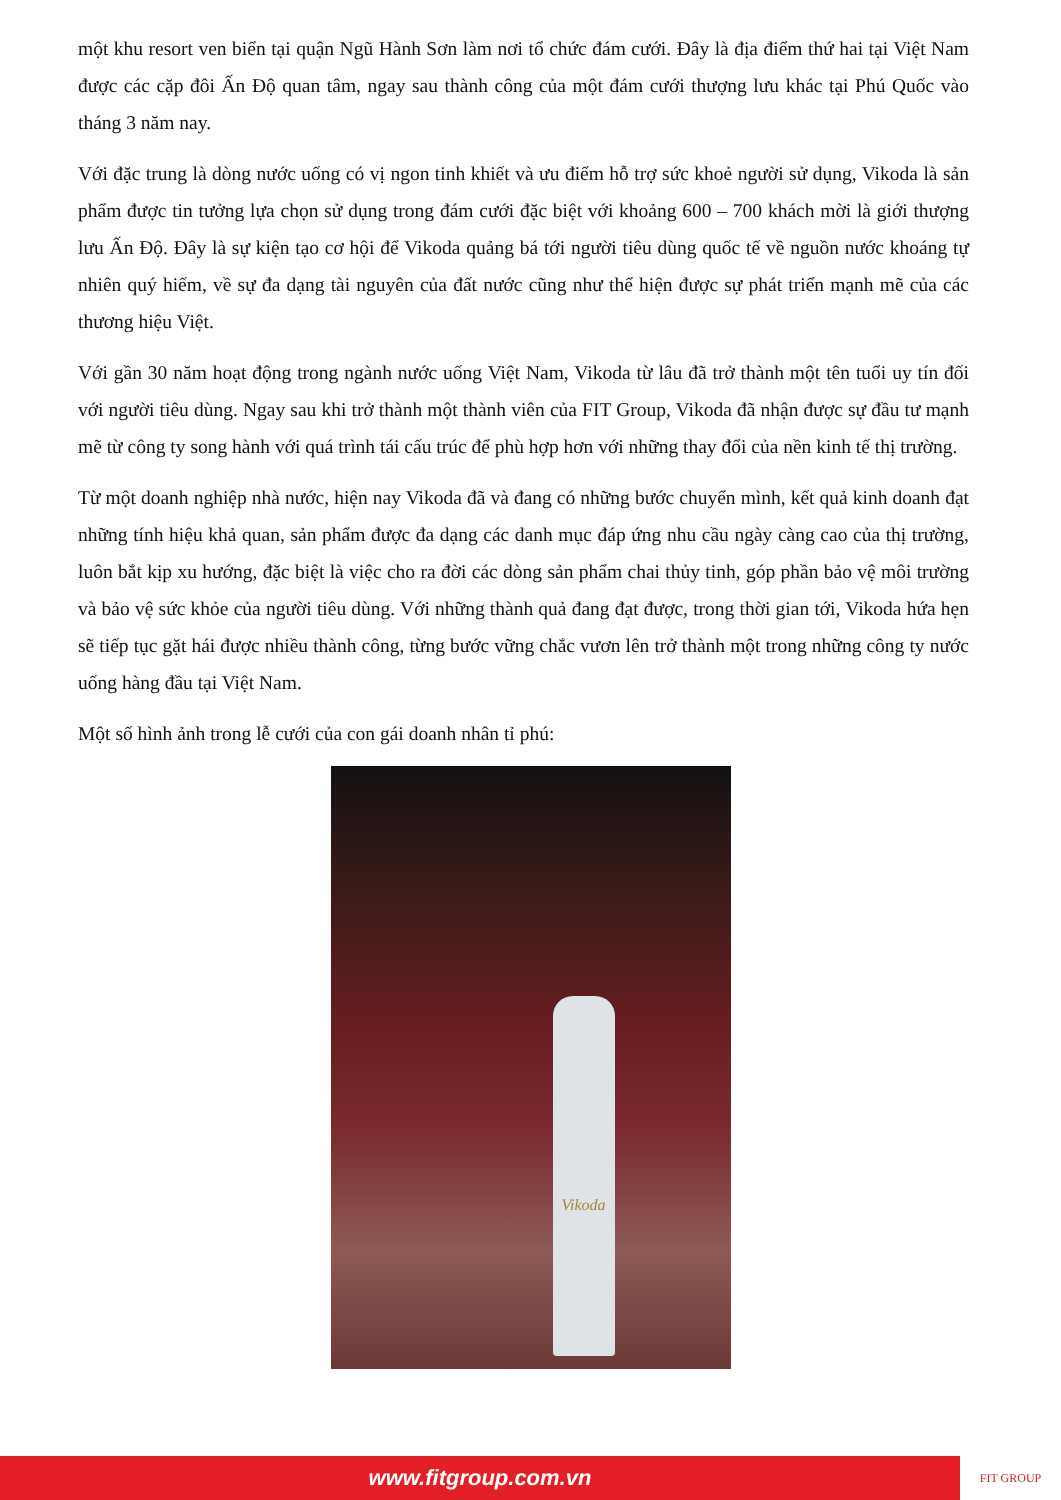một khu resort ven biển tại quận Ngũ Hành Sơn làm nơi tổ chức đám cưới. Đây là địa điểm thứ hai tại Việt Nam được các cặp đôi Ấn Độ quan tâm, ngay sau thành công của một đám cưới thượng lưu khác tại Phú Quốc vào tháng 3 năm nay.
Với đặc trung là dòng nước uống có vị ngon tinh khiết và ưu điểm hỗ trợ sức khoẻ người sử dụng, Vikoda là sản phẩm được tin tưởng lựa chọn sử dụng trong đám cưới đặc biệt với khoảng 600 – 700 khách mời là giới thượng lưu Ấn Độ. Đây là sự kiện tạo cơ hội để Vikoda quảng bá tới người tiêu dùng quốc tế về nguồn nước khoáng tự nhiên quý hiếm, về sự đa dạng tài nguyên của đất nước cũng như thể hiện được sự phát triển mạnh mẽ của các thương hiệu Việt.
Với gần 30 năm hoạt động trong ngành nước uống Việt Nam, Vikoda từ lâu đã trở thành một tên tuổi uy tín đối với người tiêu dùng. Ngay sau khi trở thành một thành viên của FIT Group, Vikoda đã nhận được sự đầu tư mạnh mẽ từ công ty song hành với quá trình tái cấu trúc để phù hợp hơn với những thay đổi của nền kinh tế thị trường.
Từ một doanh nghiệp nhà nước, hiện nay Vikoda đã và đang có những bước chuyển mình, kết quả kinh doanh đạt những tính hiệu khả quan, sản phẩm được đa dạng các danh mục đáp ứng nhu cầu ngày càng cao của thị trường, luôn bắt kịp xu hướng, đặc biệt là việc cho ra đời các dòng sản phẩm chai thủy tinh, góp phần bảo vệ môi trường và bảo vệ sức khỏe của người tiêu dùng. Với những thành quả đang đạt được, trong thời gian tới, Vikoda hứa hẹn sẽ tiếp tục gặt hái được nhiều thành công, từng bước vững chắc vươn lên trở thành một trong những công ty nước uống hàng đầu tại Việt Nam.
Một số hình ảnh trong lễ cưới của con gái doanh nhân tỉ phú:
Vikoda
www.fitgroup.com.vn
FIT GROUP